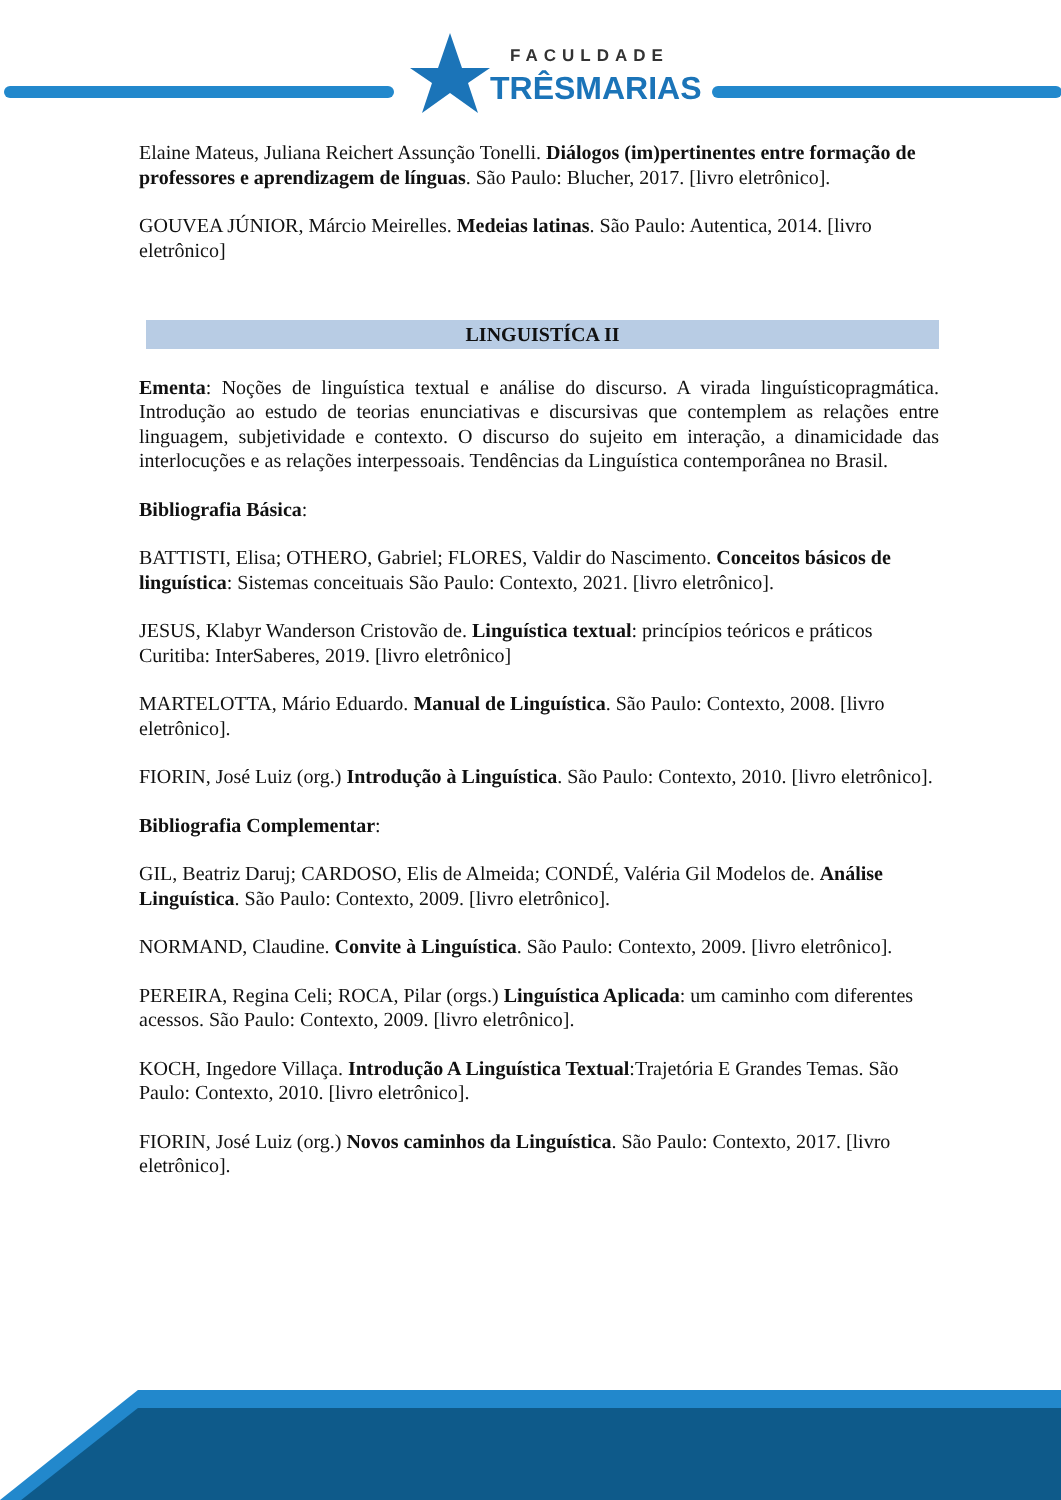FACULDADE
TRÊSMARIAS
Elaine Mateus, Juliana Reichert Assunção Tonelli. Diálogos (im)pertinentes entre formação de professores e aprendizagem de línguas. São Paulo: Blucher, 2017. [livro eletrônico].
GOUVEA JÚNIOR, Márcio Meirelles. Medeias latinas. São Paulo: Autentica, 2014. [livro eletrônico]
LINGUISTÍCA II
Ementa: Noções de linguística textual e análise do discurso. A virada linguísticopragmática. Introdução ao estudo de teorias enunciativas e discursivas que contemplem as relações entre linguagem, subjetividade e contexto. O discurso do sujeito em interação, a dinamicidade das interlocuções e as relações interpessoais. Tendências da Linguística contemporânea no Brasil.
Bibliografia Básica:
BATTISTI, Elisa; OTHERO, Gabriel; FLORES, Valdir do Nascimento. Conceitos básicos de linguística: Sistemas conceituais São Paulo: Contexto, 2021. [livro eletrônico].
JESUS, Klabyr Wanderson Cristovão de. Linguística textual: princípios teóricos e práticos Curitiba: InterSaberes, 2019. [livro eletrônico]
MARTELOTTA, Mário Eduardo. Manual de Linguística. São Paulo: Contexto, 2008. [livro eletrônico].
FIORIN, José Luiz (org.) Introdução à Linguística. São Paulo: Contexto, 2010. [livro eletrônico].
Bibliografia Complementar:
GIL, Beatriz Daruj; CARDOSO, Elis de Almeida; CONDÉ, Valéria Gil Modelos de. Análise Linguística. São Paulo: Contexto, 2009. [livro eletrônico].
NORMAND, Claudine. Convite à Linguística. São Paulo: Contexto, 2009. [livro eletrônico].
PEREIRA, Regina Celi; ROCA, Pilar (orgs.) Linguística Aplicada: um caminho com diferentes acessos. São Paulo: Contexto, 2009. [livro eletrônico].
KOCH, Ingedore Villaça. Introdução A Linguística Textual:Trajetória E Grandes Temas. São Paulo: Contexto, 2010. [livro eletrônico].
FIORIN, José Luiz (org.) Novos caminhos da Linguística. São Paulo: Contexto, 2017. [livro eletrônico].